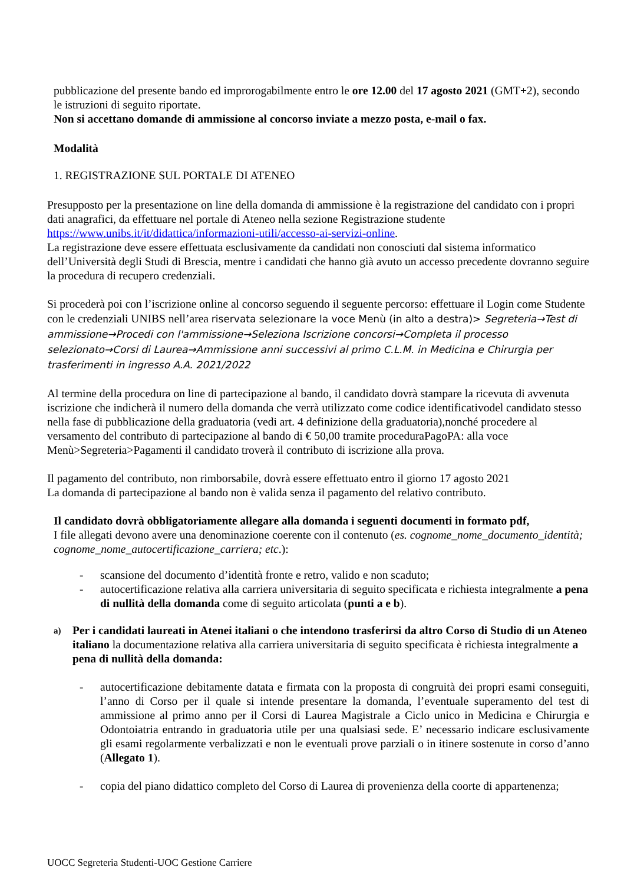pubblicazione del presente bando ed improrogabilmente entro le ore 12.00 del 17 agosto 2021 (GMT+2), secondo le istruzioni di seguito riportate.
Non si accettano domande di ammissione al concorso inviate a mezzo posta, e-mail o fax.
Modalità
1. REGISTRAZIONE SUL PORTALE DI ATENEO
Presupposto per la presentazione on line della domanda di ammissione è la registrazione del candidato con i propri dati anagrafici, da effettuare nel portale di Ateneo nella sezione Registrazione studente https://www.unibs.it/it/didattica/informazioni-utili/accesso-ai-servizi-online.
La registrazione deve essere effettuata esclusivamente da candidati non conosciuti dal sistema informatico dell’Università degli Studi di Brescia, mentre i candidati che hanno già avuto un accesso precedente dovranno seguire la procedura di recupero credenziali.
Si procederà poi con l’iscrizione online al concorso seguendo il seguente percorso: effettuare il Login come Studente con le credenziali UNIBS nell’area riservata selezionare la voce Menù (in alto a destra)> Segreteria→Test di ammissione→Procedi con l'ammissione→Seleziona Iscrizione concorsi→Completa il processo selezionato→Corsi di Laurea→Ammissione anni successivi al primo C.L.M. in Medicina e Chirurgia per trasferimenti in ingresso A.A. 2021/2022
Al termine della procedura on line di partecipazione al bando, il candidato dovrà stampare la ricevuta di avvenuta iscrizione che indicherà il numero della domanda che verrà utilizzato come codice identificativodel candidato stesso nella fase di pubblicazione della graduatoria (vedi art. 4 definizione della graduatoria),nonché procedere al versamento del contributo di partecipazione al bando di € 50,00 tramite proceduraPagoPA: alla voce Menù>Segreteria>Pagamenti il candidato troverà il contributo di iscrizione alla prova.
Il pagamento del contributo, non rimborsabile, dovrà essere effettuato entro il giorno 17 agosto 2021
La domanda di partecipazione al bando non è valida senza il pagamento del relativo contributo.
Il candidato dovrà obbligatoriamente allegare alla domanda i seguenti documenti in formato pdf,
I file allegati devono avere una denominazione coerente con il contenuto (es. cognome_nome_documento_identità; cognome_nome_autocertificazione_carriera; etc.):
- scansione del documento d’identità fronte e retro, valido e non scaduto;
- autocertificazione relativa alla carriera universitaria di seguito specificata e richiesta integralmente a pena di nullità della domanda come di seguito articolata (punti a e b).
a)
Per i candidati laureati in Atenei italiani o che intendono trasferirsi da altro Corso di Studio di un Ateneo italiano la documentazione relativa alla carriera universitaria di seguito specificata è richiesta integralmente a pena di nullità della domanda:
- autocertificazione debitamente datata e firmata con la proposta di congruità dei propri esami conseguiti, l’anno di Corso per il quale si intende presentare la domanda, l’eventuale superamento del test di ammissione al primo anno per il Corsi di Laurea Magistrale a Ciclo unico in Medicina e Chirurgia e Odontoiatria entrando in graduatoria utile per una qualsiasi sede. E’ necessario indicare esclusivamente gli esami regolarmente verbalizzati e non le eventuali prove parziali o in itinere sostenute in corso d’anno (Allegato 1).
- copia del piano didattico completo del Corso di Laurea di provenienza della coorte di appartenenza;
UOCC Segreteria Studenti-UOC Gestione Carriere